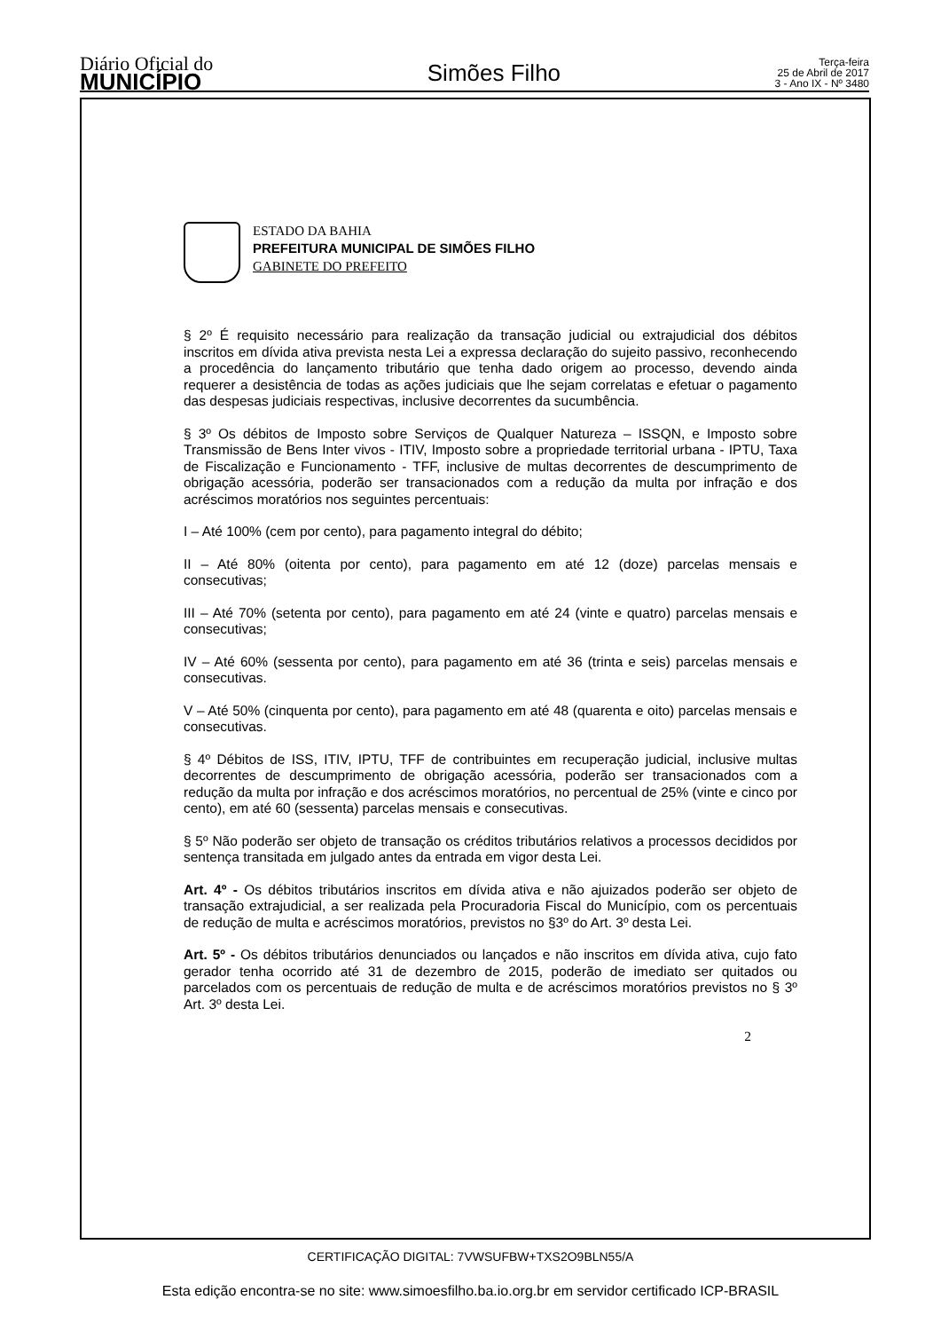Diário Oficial do
MUNICÍPIO
Simões Filho
Terça-feira
25 de Abril de 2017
3 - Ano IX - Nº 3480
ESTADO DA BAHIA
PREFEITURA MUNICIPAL DE SIMÕES FILHO
GABINETE DO PREFEITO
§ 2º É requisito necessário para realização da transação judicial ou extrajudicial dos débitos inscritos em dívida ativa prevista nesta Lei a expressa declaração do sujeito passivo, reconhecendo a procedência do lançamento tributário que tenha dado origem ao processo, devendo ainda requerer a desistência de todas as ações judiciais que lhe sejam correlatas e efetuar o pagamento das despesas judiciais respectivas, inclusive decorrentes da sucumbência.
§ 3º Os débitos de Imposto sobre Serviços de Qualquer Natureza – ISSQN, e Imposto sobre Transmissão de Bens Inter vivos - ITIV, Imposto sobre a propriedade territorial urbana - IPTU, Taxa de Fiscalização e Funcionamento - TFF, inclusive de multas decorrentes de descumprimento de obrigação acessória, poderão ser transacionados com a redução da multa por infração e dos acréscimos moratórios nos seguintes percentuais:
I – Até 100% (cem por cento), para pagamento integral do débito;
II – Até 80% (oitenta por cento), para pagamento em até 12 (doze) parcelas mensais e consecutivas;
III – Até 70% (setenta por cento), para pagamento em até 24 (vinte e quatro) parcelas mensais e consecutivas;
IV – Até 60% (sessenta por cento), para pagamento em até 36 (trinta e seis) parcelas mensais e consecutivas.
V – Até 50% (cinquenta por cento), para pagamento em até 48 (quarenta e oito) parcelas mensais e consecutivas.
§ 4º Débitos de ISS, ITIV, IPTU, TFF de contribuintes em recuperação judicial, inclusive multas decorrentes de descumprimento de obrigação acessória, poderão ser transacionados com a redução da multa por infração e dos acréscimos moratórios, no percentual de 25% (vinte e cinco por cento), em até 60 (sessenta) parcelas mensais e consecutivas.
§ 5º Não poderão ser objeto de transação os créditos tributários relativos a processos decididos por sentença transitada em julgado antes da entrada em vigor desta Lei.
Art. 4º - Os débitos tributários inscritos em dívida ativa e não ajuizados poderão ser objeto de transação extrajudicial, a ser realizada pela Procuradoria Fiscal do Município, com os percentuais de redução de multa e acréscimos moratórios, previstos no §3º do Art. 3º desta Lei.
Art. 5º - Os débitos tributários denunciados ou lançados e não inscritos em dívida ativa, cujo fato gerador tenha ocorrido até 31 de dezembro de 2015, poderão de imediato ser quitados ou parcelados com os percentuais de redução de multa e de acréscimos moratórios previstos no § 3º Art. 3º desta Lei.
2
CERTIFICAÇÃO DIGITAL: 7VWSUFBW+TXS2O9BLN55/A
Esta edição encontra-se no site: www.simoesfilho.ba.io.org.br em servidor certificado ICP-BRASIL